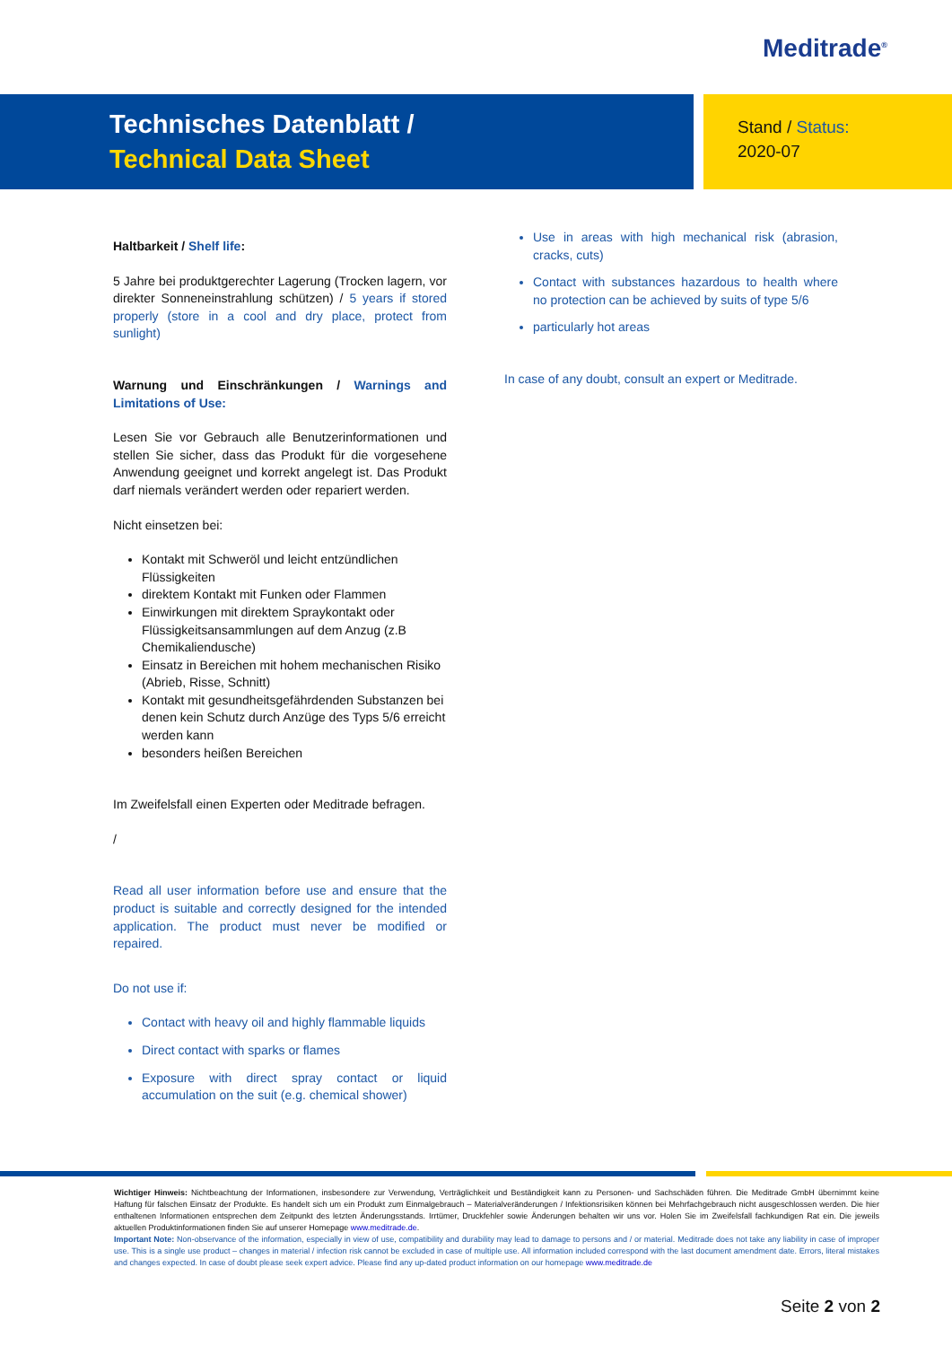Meditrade<sup>®</sup>
Technisches Datenblatt /
Technical Data Sheet
Stand / Status:
2020-07
Haltbarkeit / Shelf life:
5 Jahre bei produktgerechter Lagerung (Trocken lagern, vor direkter Sonneneinstrahlung schützen) / 5 years if stored properly (store in a cool and dry place, protect from sunlight)
Warnung und Einschränkungen / Warnings and Limitations of Use:
Lesen Sie vor Gebrauch alle Benutzerinformationen und stellen Sie sicher, dass das Produkt für die vorgesehene Anwendung geeignet und korrekt angelegt ist. Das Produkt darf niemals verändert werden oder repariert werden.
Nicht einsetzen bei:
Kontakt mit Schweröl und leicht entzündlichen Flüssigkeiten
direktem Kontakt mit Funken oder Flammen
Einwirkungen mit direktem Spraykontakt oder Flüssigkeitsansammlungen auf dem Anzug (z.B Chemikaliendusche)
Einsatz in Bereichen mit hohem mechanischen Risiko (Abrieb, Risse, Schnitt)
Kontakt mit gesundheitsgefährdenden Substanzen bei denen kein Schutz durch Anzüge des Typs 5/6 erreicht werden kann
besonders heißen Bereichen
Im Zweifelsfall einen Experten oder Meditrade befragen.
/
Read all user information before use and ensure that the product is suitable and correctly designed for the intended application. The product must never be modified or repaired.
Do not use if:
Contact with heavy oil and highly flammable liquids
Direct contact with sparks or flames
Exposure with direct spray contact or liquid accumulation on the suit (e.g. chemical shower)
Use in areas with high mechanical risk (abrasion, cracks, cuts)
Contact with substances hazardous to health where no protection can be achieved by suits of type 5/6
particularly hot areas
In case of any doubt, consult an expert or Meditrade.
Wichtiger Hinweis: Nichtbeachtung der Informationen, insbesondere zur Verwendung, Verträglichkeit und Beständigkeit kann zu Personen- und Sachschäden führen. Die Meditrade GmbH übernimmt keine Haftung für falschen Einsatz der Produkte. Es handelt sich um ein Produkt zum Einmalgebrauch – Materialveränderungen / Infektionsrisiken können bei Mehrfachgebrauch nicht ausgeschlossen werden. Die hier enthaltenen Informationen entsprechen dem Zeitpunkt des letzten Änderungsstands. Irrtümer, Druckfehler sowie Änderungen behalten wir uns vor. Holen Sie im Zweifelsfall fachkundigen Rat ein. Die jeweils aktuellen Produktinformationen finden Sie auf unserer Homepage www.meditrade.de.
Important Note: Non-observance of the information, especially in view of use, compatibility and durability may lead to damage to persons and / or material. Meditrade does not take any liability in case of improper use. This is a single use product – changes in material / infection risk cannot be excluded in case of multiple use. All information included correspond with the last document amendment date. Errors, literal mistakes and changes expected. In case of doubt please seek expert advice. Please find any up-dated product information on our homepage www.meditrade.de
Seite 2 von 2